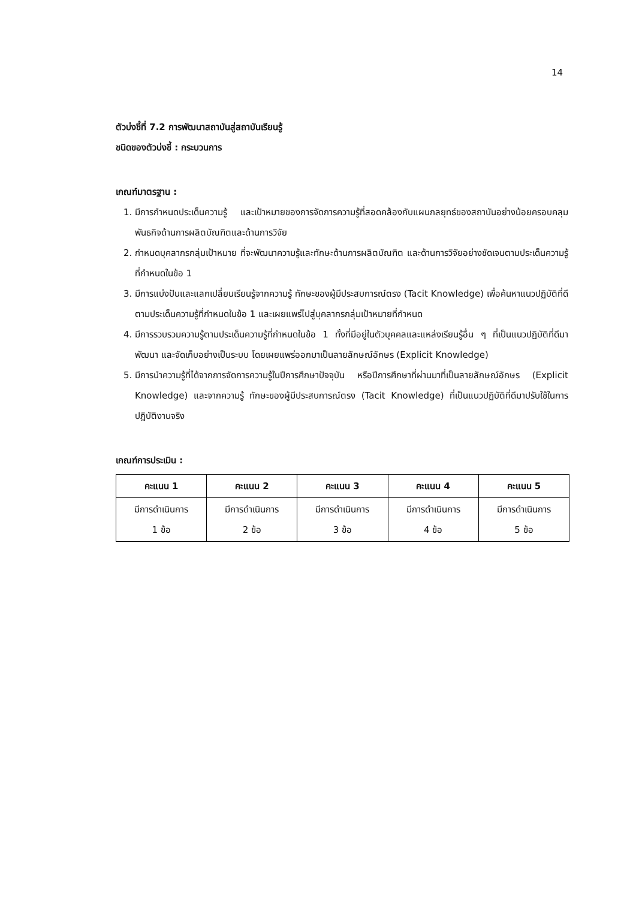14
ตัวบ่งชี้ที่ 7.2 การพัฒนาสถาบันสู่สถาบันเรียนรู้
ชนิดของตัวบ่งชี้ : กระบวนการ
เกณฑ์มาตรฐาน :
1. มีการกำหนดประเด็นความรู้ และเป้าหมายของการจัดการความรู้ที่สอดคล้องกับแผนกลยุทธ์ของสถาบันอย่างน้อยครอบคลุมพันธกิจด้านการผลิตบัณฑิตและด้านการวิจัย
2. กำหนดบุคลากรกลุ่มเป้าหมาย ที่จะพัฒนาความรู้และทักษะด้านการผลิตบัณฑิต และด้านการวิจัยอย่างชัดเจนตามประเด็นความรู้ที่กำหนดในข้อ 1
3. มีการแบ่งปันและแลกเปลี่ยนเรียนรู้จากความรู้ ทักษะของผู้มีประสบการณ์ตรง (Tacit Knowledge) เพื่อค้นหาแนวปฏิบัติที่ดีตามประเด็นความรู้ที่กำหนดในข้อ 1 และเผยแพร่ไปสู่บุคลากรกลุ่มเป้าหมายที่กำหนด
4. มีการรวบรวมความรู้ตามประเด็นความรู้ที่กำหนดในข้อ 1 ทั้งที่มีอยู่ในตัวบุคคลและแหล่งเรียนรู้อื่น ๆ ที่เป็นแนวปฏิบัติที่ดีมาพัฒนา และจัดเก็บอย่างเป็นระบบ โดยเผยแพร่ออกมาเป็นลายลักษณ์อักษร (Explicit Knowledge)
5. มีการนำความรู้ที่ได้จากการจัดการความรู้ในปีการศึกษาปัจจุบัน หรือปีการศึกษาที่ผ่านมาที่เป็นลายลักษณ์อักษร (Explicit Knowledge) และจากความรู้ ทักษะของผู้มีประสบการณ์ตรง (Tacit Knowledge) ที่เป็นแนวปฏิบัติที่ดีมาปรับใช้ในการปฏิบัติงานจริง
เกณฑ์การประเมิน :
| คะแนน 1 | คะแนน 2 | คะแนน 3 | คะแนน 4 | คะแนน 5 |
| --- | --- | --- | --- | --- |
| มีการดำเนินการ 1 ข้อ | มีการดำเนินการ 2 ข้อ | มีการดำเนินการ 3 ข้อ | มีการดำเนินการ 4 ข้อ | มีการดำเนินการ 5 ข้อ |